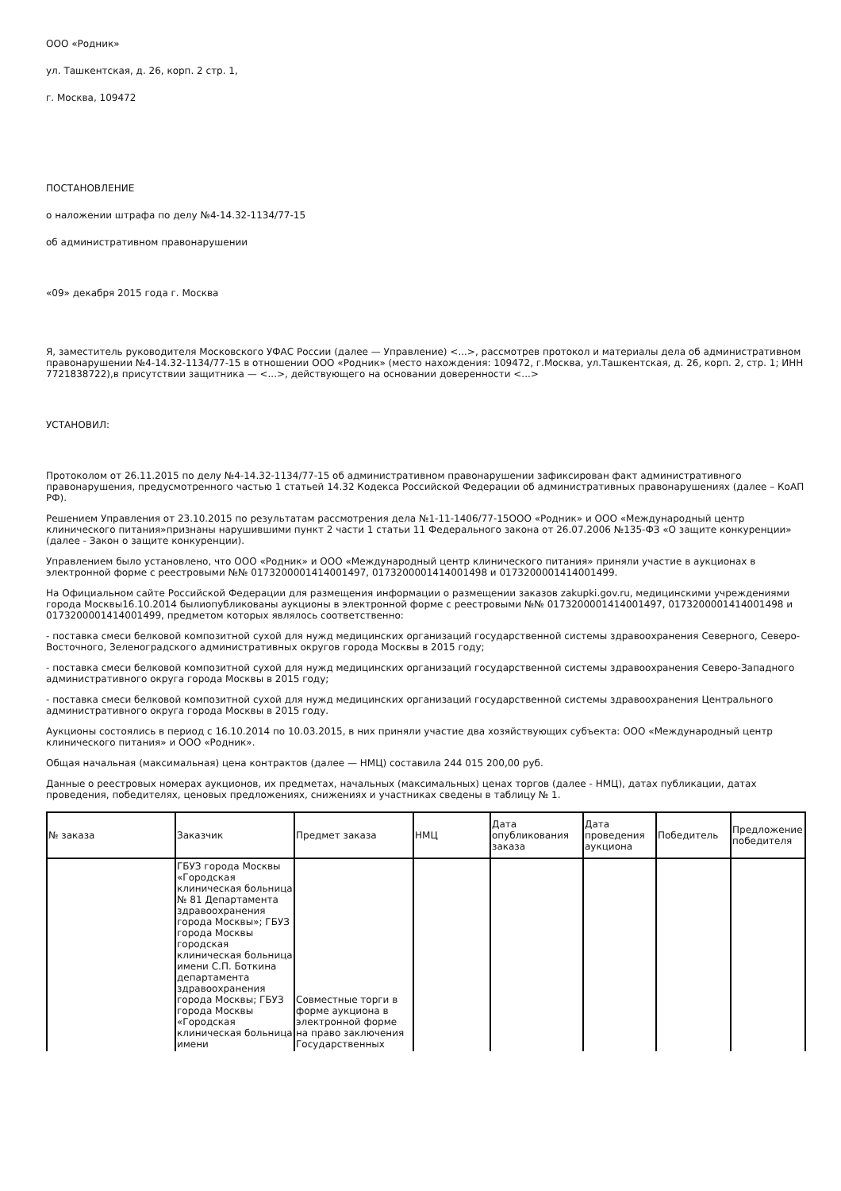ООО «Родник»
ул. Ташкентская, д. 26, корп. 2 стр. 1,
г. Москва, 109472
ПОСТАНОВЛЕНИЕ
о наложении штрафа по делу №4-14.32-1134/77-15
об административном правонарушении
«09» декабря 2015 года г. Москва
Я, заместитель руководителя Московского УФАС России (далее — Управление) <...>, рассмотрев протокол и материалы дела об административном правонарушении №4-14.32-1134/77-15 в отношении ООО «Родник» (место нахождения: 109472, г.Москва, ул.Ташкентская, д. 26, корп. 2, стр. 1; ИНН 7721838722),в присутствии защитника — <...>, действующего на основании доверенности <...>
УСТАНОВИЛ:
Протоколом от 26.11.2015 по делу №4-14.32-1134/77-15 об административном правонарушении зафиксирован факт административного правонарушения, предусмотренного частью 1 статьей 14.32 Кодекса Российской Федерации об административных правонарушениях (далее – КоАП РФ).
Решением Управления от 23.10.2015 по результатам рассмотрения дела №1-11-1406/77-15ООО «Родник» и ООО «Международный центр клинического питания»признаны нарушившими пункт 2 части 1 статьи 11 Федерального закона от 26.07.2006 №135-ФЗ «О защите конкуренции» (далее - Закон о защите конкуренции).
Управлением было установлено, что ООО «Родник» и ООО «Международный центр клинического питания» приняли участие в аукционах в электронной форме с реестровыми №№ 0173200001414001497, 0173200001414001498 и 0173200001414001499.
На Официальном сайте Российской Федерации для размещения информации о размещении заказов zakupki.gov.ru, медицинскими учреждениями города Москвы16.10.2014 былиопубликованы аукционы в электронной форме с реестровыми №№ 0173200001414001497, 0173200001414001498 и 0173200001414001499, предметом которых являлось соответственно:
- поставка смеси белковой композитной сухой для нужд медицинских организаций государственной системы здравоохранения Северного, Северо-Восточного, Зеленоградского административных округов города Москвы в 2015 году;
- поставка смеси белковой композитной сухой для нужд медицинских организаций государственной системы здравоохранения Северо-Западного административного округа города Москвы в 2015 году;
- поставка смеси белковой композитной сухой для нужд медицинских организаций государственной системы здравоохранения Центрального административного округа города Москвы в 2015 году.
Аукционы состоялись в период с 16.10.2014 по 10.03.2015, в них приняли участие два хозяйствующих субъекта: ООО «Международный центр клинического питания» и ООО «Родник».
Общая начальная (максимальная) цена контрактов (далее — НМЦ) составила 244 015 200,00 руб.
Данные о реестровых номерах аукционов, их предметах, начальных (максимальных) ценах торгов (далее - НМЦ), датах публикации, датах проведения, победителях, ценовых предложениях, снижениях и участниках сведены в таблицу № 1.
| № заказа | Заказчик | Предмет заказа | НМЦ | Дата опубликования заказа | Дата проведения аукциона | Победитель | Предложение победителя |
| --- | --- | --- | --- | --- | --- | --- | --- |
| | ГБУЗ города Москвы «Городская клиническая больница № 81 Департамента здравоохранения города Москвы»; ГБУЗ города Москвы городская клиническая больница имени С.П. Боткина департамента здравоохранения города Москвы; ГБУЗ города Москвы «Городская клиническая больница имени | Совместные торги в форме аукциона в электронной форме на право заключения Государственных | | | | | |